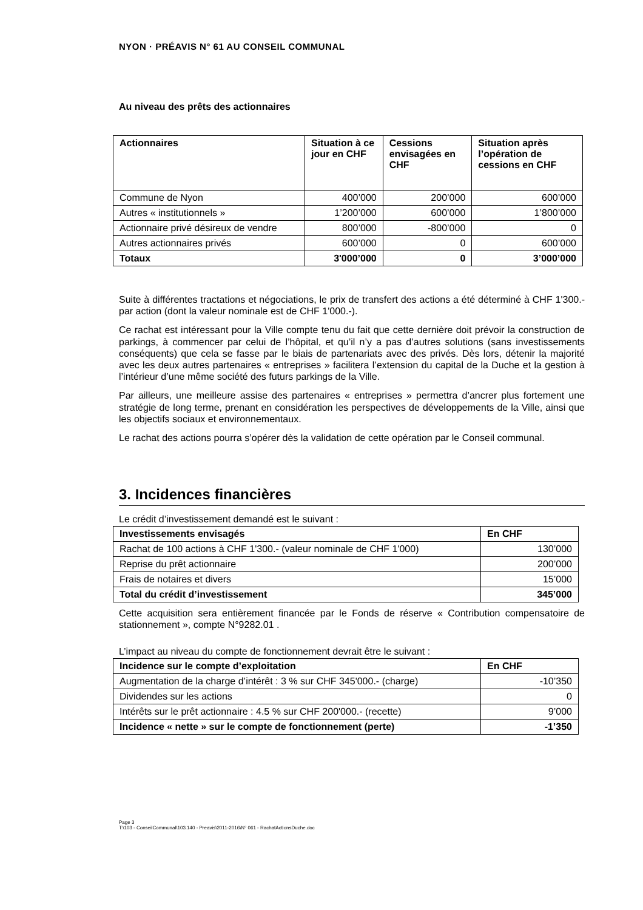NYON · PRÉAVIS N° 61 AU CONSEIL COMMUNAL
Au niveau des prêts des actionnaires
| Actionnaires | Situation à ce jour en CHF | Cessions envisagées en CHF | Situation après l’opération de cessions en CHF |
| --- | --- | --- | --- |
| Commune de Nyon | 400’000 | 200’000 | 600’000 |
| Autres « institutionnels » | 1’200’000 | 600’000 | 1’800’000 |
| Actionnaire privé désireux de vendre | 800’000 | -800’000 | 0 |
| Autres actionnaires privés | 600’000 | 0 | 600’000 |
| Totaux | 3'000’000 | 0 | 3’000’000 |
Suite à différentes tractations et négociations, le prix de transfert des actions a été déterminé à CHF 1'300.- par action (dont la valeur nominale est de CHF 1'000.-).
Ce rachat est intéressant pour la Ville compte tenu du fait que cette dernière doit prévoir la construction de parkings, à commencer par celui de l’hôpital, et qu’il n’y a pas d’autres solutions (sans investissements conséquents) que cela se fasse par le biais de partenariats avec des privés. Dès lors, détenir la majorité avec les deux autres partenaires « entreprises » facilitera l’extension du capital de la Duche et la gestion à l’intérieur d’une même société des futurs parkings de la Ville.
Par ailleurs, une meilleure assise des partenaires « entreprises » permettra d’ancrer plus fortement une stratégie de long terme, prenant en considération les perspectives de développements de la Ville, ainsi que les objectifs sociaux et environnementaux.
Le rachat des actions pourra s’opérer dès la validation de cette opération par le Conseil communal.
3. Incidences financières
Le crédit d’investissement demandé est le suivant :
| Investissements envisagés | En CHF |
| --- | --- |
| Rachat de 100 actions à CHF 1'300.- (valeur nominale de CHF 1'000) | 130’000 |
| Reprise du prêt actionnaire | 200’000 |
| Frais de notaires et divers | 15’000 |
| Total du crédit d’investissement | 345’000 |
Cette acquisition sera entièrement financée par le Fonds de réserve « Contribution compensatoire de stationnement », compte N°9282.01 .
L’impact au niveau du compte de fonctionnement devrait être le suivant :
| Incidence sur le compte d’exploitation | En CHF |
| --- | --- |
| Augmentation de la charge d’intérêt : 3 % sur CHF 345'000.- (charge) | -10’350 |
| Dividendes sur les actions | 0 |
| Intérêts sur le prêt actionnaire : 4.5 % sur CHF 200'000.- (recette) | 9’000 |
| Incidence « nette » sur le compte de fonctionnement (perte) | -1’350 |
Page 3
T:\103 - ConseilCommunal\103.140 - Preavis\2011-2016\N° 061 - RachatActionsDuche.doc